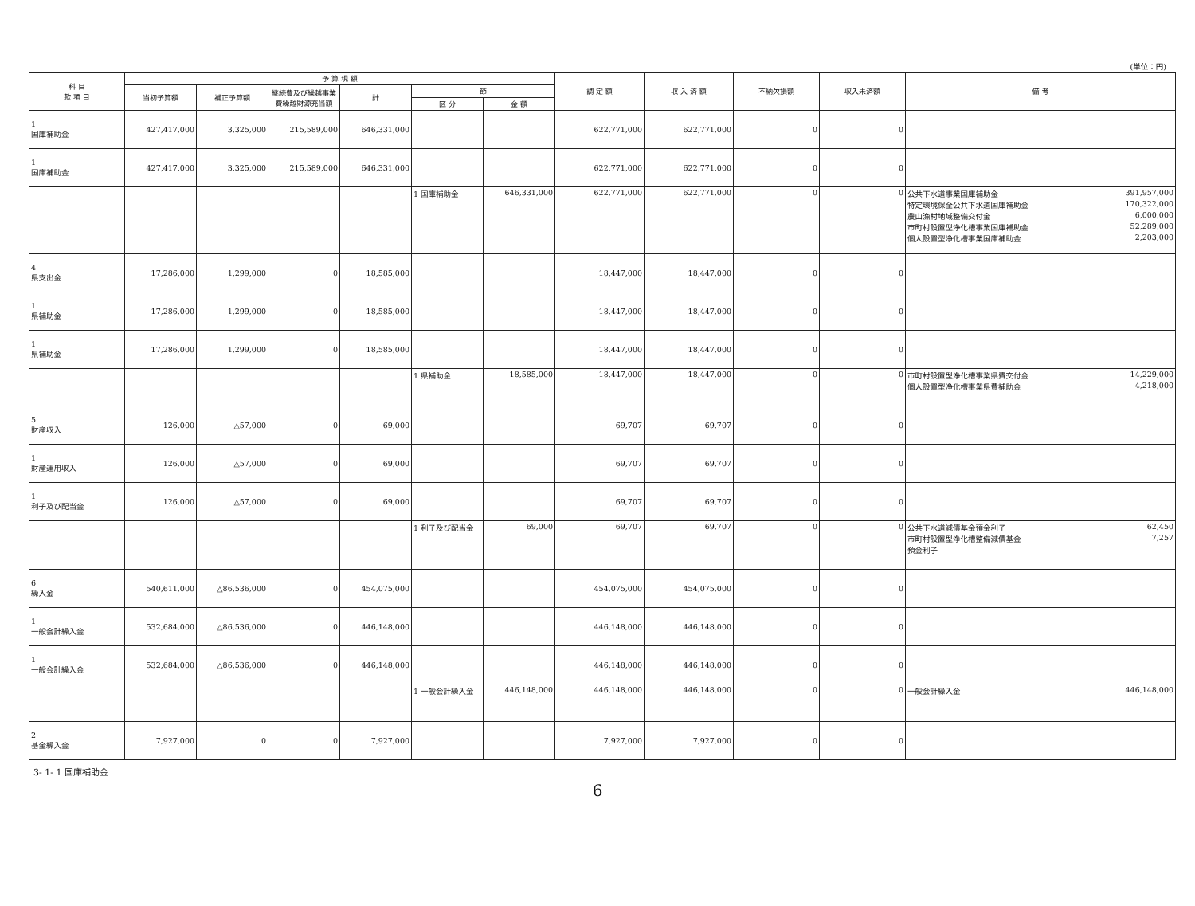(単位：円)
| 科 目 款 項 目 | 予 算 現 額 | | | | | | 調 定 額 | 収 入 済 額 | 不納欠損額 | 収入未済額 | 備 考 |
| --- | --- | --- | --- | --- | --- | --- | --- | --- | --- | --- | --- |
| | 当初予算額 | 補正予算額 | 継続費及び繰越事業費繰越財源充当額 | 計 | 節 | | | | | | |
| | | | | | 区 分 | 金 額 | | | | | |
| 1 国庫補助金 | 427,417,000 | 3,325,000 | 215,589,000 | 646,331,000 | | | 622,771,000 | 622,771,000 | 0 | 0 | |
| 1 国庫補助金 | 427,417,000 | 3,325,000 | 215,589,000 | 646,331,000 | | | 622,771,000 | 622,771,000 | 0 | 0 | |
| | | | | | 1 国庫補助金 | 646,331,000 | 622,771,000 | 622,771,000 | 0 | 0 | 公共下水道事業国庫補助金 391,957,000 特定環境保全公共下水道国庫補助金 170,322,000 農山漁村地域整備交付金 6,000,000 市町村設置型浄化槽事業国庫補助金 52,289,000 個人設置型浄化槽事業国庫補助金 2,203,000 |
| 4 県支出金 | 17,286,000 | 1,299,000 | 0 | 18,585,000 | | | 18,447,000 | 18,447,000 | 0 | 0 | |
| 1 県補助金 | 17,286,000 | 1,299,000 | 0 | 18,585,000 | | | 18,447,000 | 18,447,000 | 0 | 0 | |
| 1 県補助金 | 17,286,000 | 1,299,000 | 0 | 18,585,000 | | | 18,447,000 | 18,447,000 | 0 | 0 | |
| | | | | | 1 県補助金 | 18,585,000 | 18,447,000 | 18,447,000 | 0 | 0 | 市町村設置型浄化槽事業県費交付金 14,229,000 個人設置型浄化槽事業県費補助金 4,218,000 |
| 5 財産収入 | 126,000 | △57,000 | 0 | 69,000 | | | 69,707 | 69,707 | 0 | 0 | |
| 1 財産運用収入 | 126,000 | △57,000 | 0 | 69,000 | | | 69,707 | 69,707 | 0 | 0 | |
| 1 利子及び配当金 | 126,000 | △57,000 | 0 | 69,000 | | | 69,707 | 69,707 | 0 | 0 | |
| | | | | | 1 利子及び配当金 | 69,000 | 69,707 | 69,707 | 0 | 0 | 公共下水道減債基金預金利子 62,450 市町村設置型浄化槽整備減債基金 7,257 預金利子 |
| 6 繰入金 | 540,611,000 | △86,536,000 | 0 | 454,075,000 | | | 454,075,000 | 454,075,000 | 0 | 0 | |
| 1 一般会計繰入金 | 532,684,000 | △86,536,000 | 0 | 446,148,000 | | | 446,148,000 | 446,148,000 | 0 | 0 | |
| 1 一般会計繰入金 | 532,684,000 | △86,536,000 | 0 | 446,148,000 | | | 446,148,000 | 446,148,000 | 0 | 0 | |
| | | | | | 1 一般会計繰入金 | 446,148,000 | 446,148,000 | 446,148,000 | 0 | 0 | 一般会計繰入金 446,148,000 |
| 2 基金繰入金 | 7,927,000 | 0 | 0 | 7,927,000 | | | 7,927,000 | 7,927,000 | 0 | 0 | |
3- 1- 1 国庫補助金
6